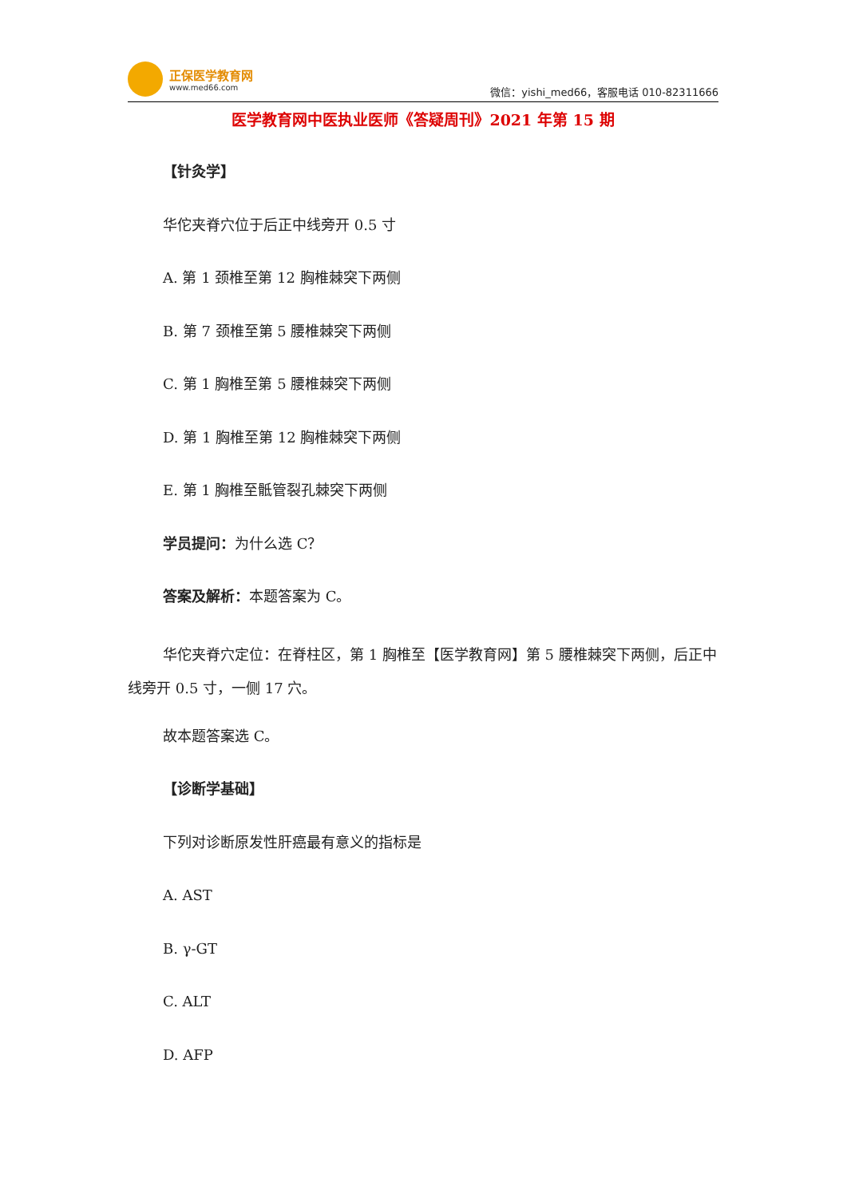正保医学教育网
www.med66.com
微信：yishi_med66，客服电话 010-82311666
医学教育网中医执业医师《答疑周刊》2021 年第 15 期
【针灸学】
华佗夹脊穴位于后正中线旁开 0.5 寸
A. 第 1 颈椎至第 12 胸椎棘突下两侧
B. 第 7 颈椎至第 5 腰椎棘突下两侧
C. 第 1 胸椎至第 5 腰椎棘突下两侧
D. 第 1 胸椎至第 12 胸椎棘突下两侧
E. 第 1 胸椎至骶管裂孔棘突下两侧
学员提问：为什么选 C？
答案及解析：本题答案为 C。
华佗夹脊穴定位：在脊柱区，第 1 胸椎至【医学教育网】第 5 腰椎棘突下两侧，后正中线旁开 0.5 寸，一侧 17 穴。
故本题答案选 C。
【诊断学基础】
下列对诊断原发性肝癌最有意义的指标是
A. AST
B. γ-GT
C. ALT
D. AFP